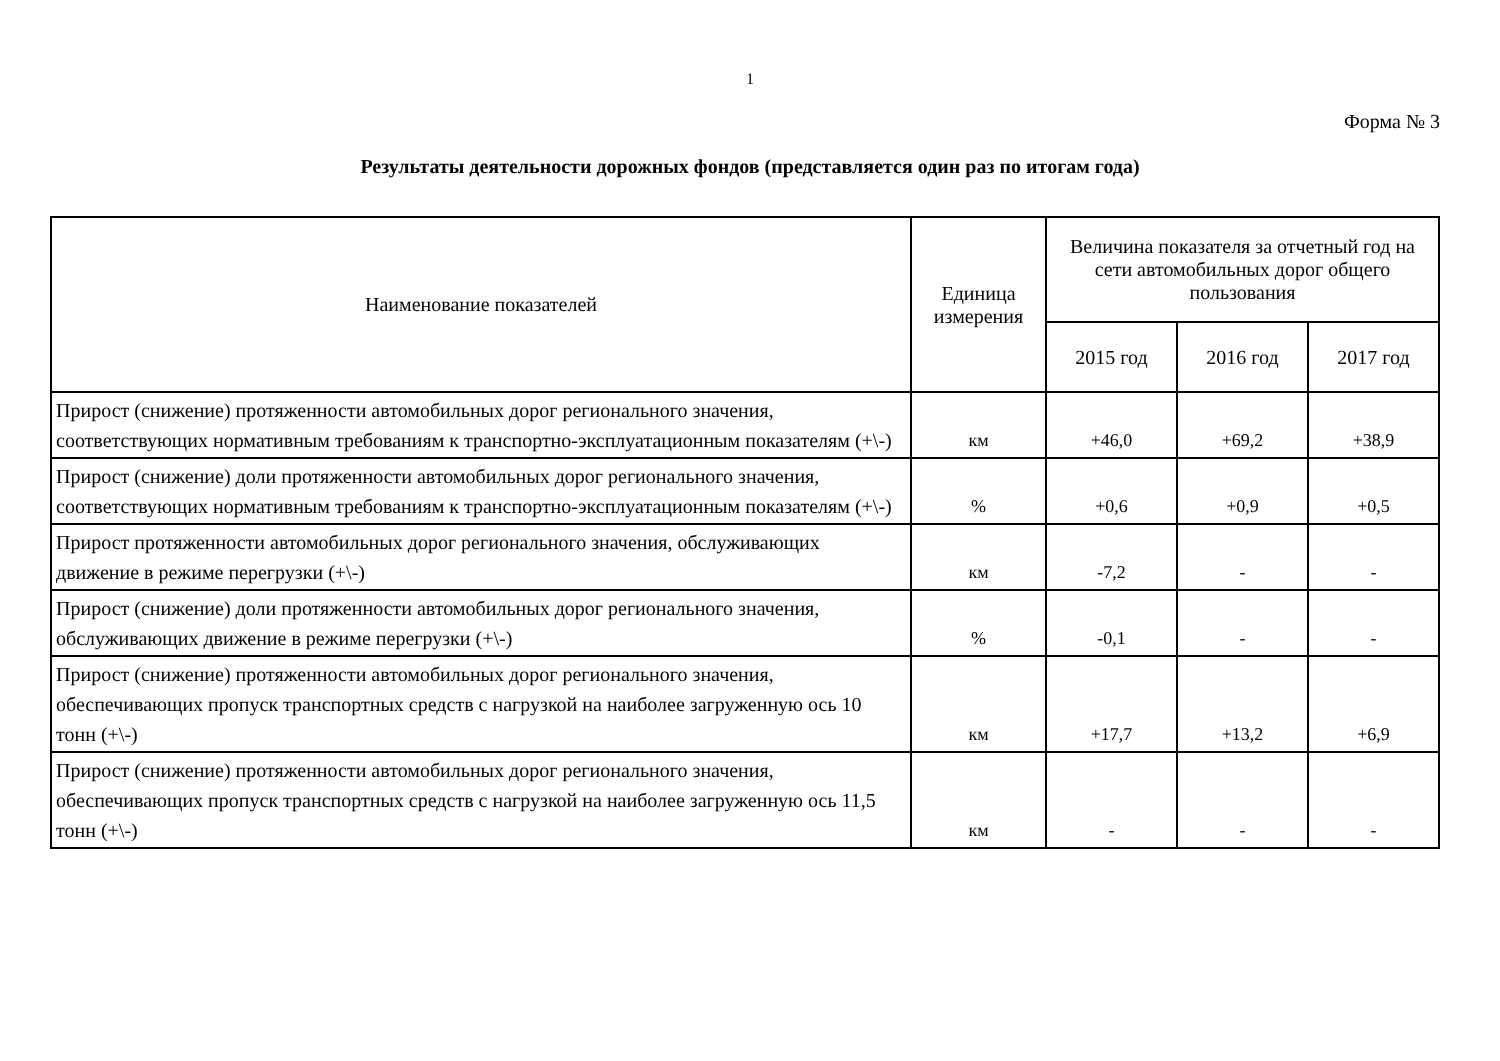1
Форма № 3
Результаты деятельности дорожных фондов (представляется один раз по итогам года)
| Наименование показателей | Единица измерения | Величина показателя за отчетный год на сети автомобильных дорог общего пользования | | |
| --- | --- | --- | --- | --- |
| | | 2015 год | 2016 год | 2017 год |
| Прирост (снижение) протяженности автомобильных дорог регионального значения, соответствующих нормативным требованиям к транспортно-эксплуатационным показателям (+\-) | км | +46,0 | +69,2 | +38,9 |
| Прирост (снижение) доли протяженности автомобильных дорог регионального значения, соответствующих нормативным требованиям к транспортно-эксплуатационным показателям (+\-) | % | +0,6 | +0,9 | +0,5 |
| Прирост протяженности автомобильных дорог регионального значения, обслуживающих движение в режиме перегрузки (+\-) | км | -7,2 | - | - |
| Прирост (снижение) доли протяженности автомобильных дорог регионального значения, обслуживающих движение в режиме перегрузки (+\-) | % | -0,1 | - | - |
| Прирост (снижение) протяженности автомобильных дорог регионального значения, обеспечивающих пропуск транспортных средств с нагрузкой на наиболее загруженную ось 10 тонн (+\-) | км | +17,7 | +13,2 | +6,9 |
| Прирост (снижение) протяженности автомобильных дорог регионального значения, обеспечивающих пропуск транспортных средств с нагрузкой на наиболее загруженную ось 11,5 тонн (+\-) | км | - | - | - |